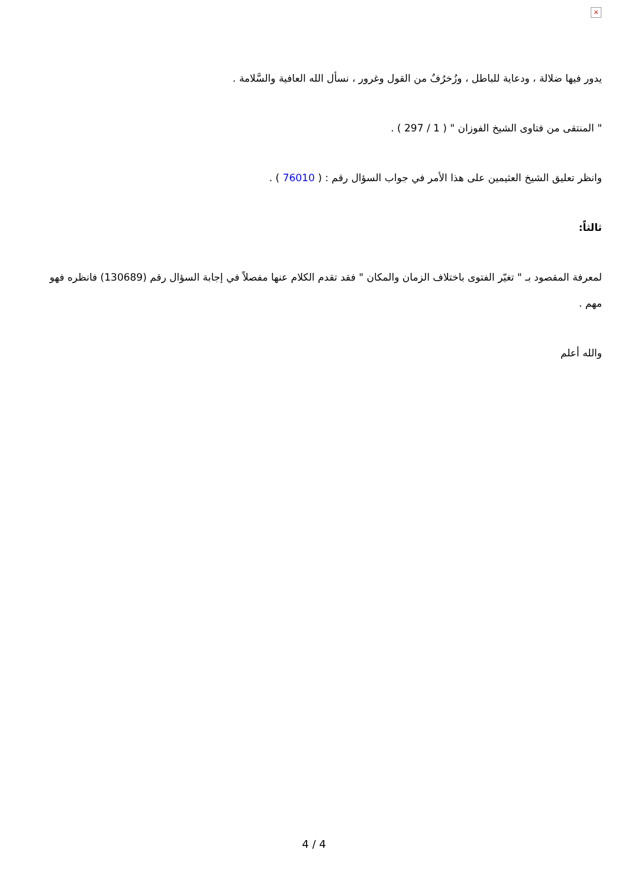×
يدور فيها ضلالة ، ودعاية للباطل ، وزُخرُفٌ من القول وغرور ، نسأل الله العافية والسَّلامة .
" المنتقى من فتاوى الشيخ الفوزان " ( 1 / 297 ) .
وانظر تعليق الشيخ العثيمين على هذا الأمر في جواب السؤال رقم : ( 76010 ) .
ثالثاً:
لمعرفة المقصود بـ " تغيّر الفتوى باختلاف الزمان والمكان " فقد تقدم الكلام عنها مفصلاً في إجابة السؤال رقم (130689) فانظره فهو مهم .
والله أعلم
4 / 4